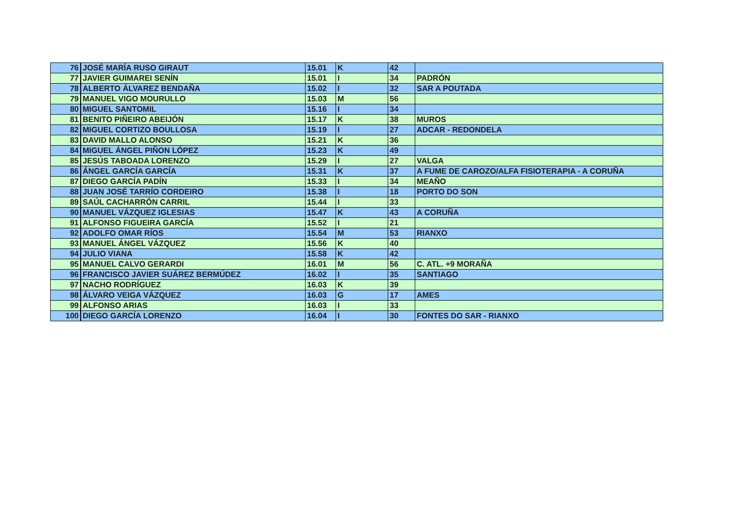| 76 | JOSÉ MARÍA RUSO GIRAUT | 15.01 | K | 42 | |
| 77 | JAVIER GUIMAREI SENÍN | 15.01 | I | 34 | PADRÓN |
| 78 | ALBERTO ÁLVAREZ BENDAÑA | 15.02 | I | 32 | SAR A POUTADA |
| 79 | MANUEL VIGO MOURULLO | 15.03 | M | 56 | |
| 80 | MIGUEL SANTOMIL | 15.16 | I | 34 | |
| 81 | BENITO PIÑEIRO ABEIJÓN | 15.17 | K | 38 | MUROS |
| 82 | MIGUEL CORTIZO BOULLOSA | 15.19 | I | 27 | ADCAR - REDONDELA |
| 83 | DAVID MALLO ALONSO | 15.21 | K | 36 | |
| 84 | MIGUEL ÁNGEL PIÑON LÓPEZ | 15.23 | K | 49 | |
| 85 | JESÚS TABOADA LORENZO | 15.29 | I | 27 | VALGA |
| 86 | ÁNGEL GARCÍA GARCÍA | 15.31 | K | 37 | A FUME DE CAROZO/ALFA FISIOTERAPIA - A CORUÑA |
| 87 | DIEGO GARCÍA PADÍN | 15.33 | I | 34 | MEAÑO |
| 88 | JUAN JOSÉ TARRÍO CORDEIRO | 15.38 | I | 18 | PORTO DO SON |
| 89 | SAÚL CACHARRÓN CARRIL | 15.44 | I | 33 | |
| 90 | MANUEL VÁZQUEZ IGLESIAS | 15.47 | K | 43 | A CORUÑA |
| 91 | ALFONSO FIGUEIRA GARCÍA | 15.52 | I | 21 | |
| 92 | ADOLFO OMAR RÍOS | 15.54 | M | 53 | RIANXO |
| 93 | MANUEL ÁNGEL VÁZQUEZ | 15.56 | K | 40 | |
| 94 | JULIO VIANA | 15.58 | K | 42 | |
| 95 | MANUEL CALVO GERARDI | 16.01 | M | 56 | C. ATL. +9 MORAÑA |
| 96 | FRANCISCO JAVIER SUÁREZ BERMÚDEZ | 16.02 | I | 35 | SANTIAGO |
| 97 | NACHO RODRÍGUEZ | 16.03 | K | 39 | |
| 98 | ÁLVARO VEIGA VÁZQUEZ | 16.03 | G | 17 | AMES |
| 99 | ALFONSO ARIAS | 16.03 | I | 33 | |
| 100 | DIEGO GARCÍA LORENZO | 16.04 | I | 30 | FONTES DO SAR - RIANXO |